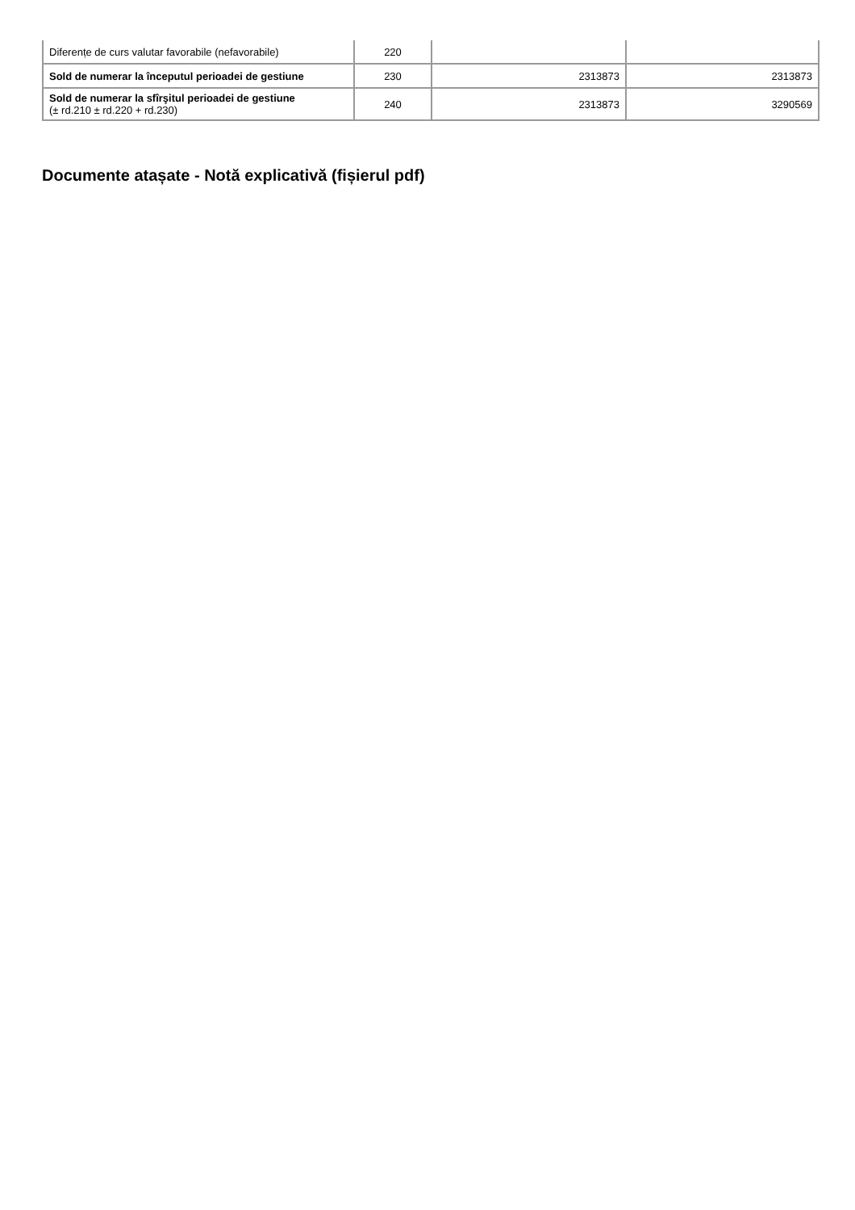| Diferențe de curs valutar favorabile (nefavorabile) | 220 | | |
| Sold de numerar la începutul perioadei de gestiune | 230 | 2313873 | 2313873 |
| Sold de numerar la sfîrşitul perioadei de gestiune (± rd.210 ± rd.220 + rd.230) | 240 | 2313873 | 3290569 |
Documente atașate - Notă explicativă (fișierul pdf)